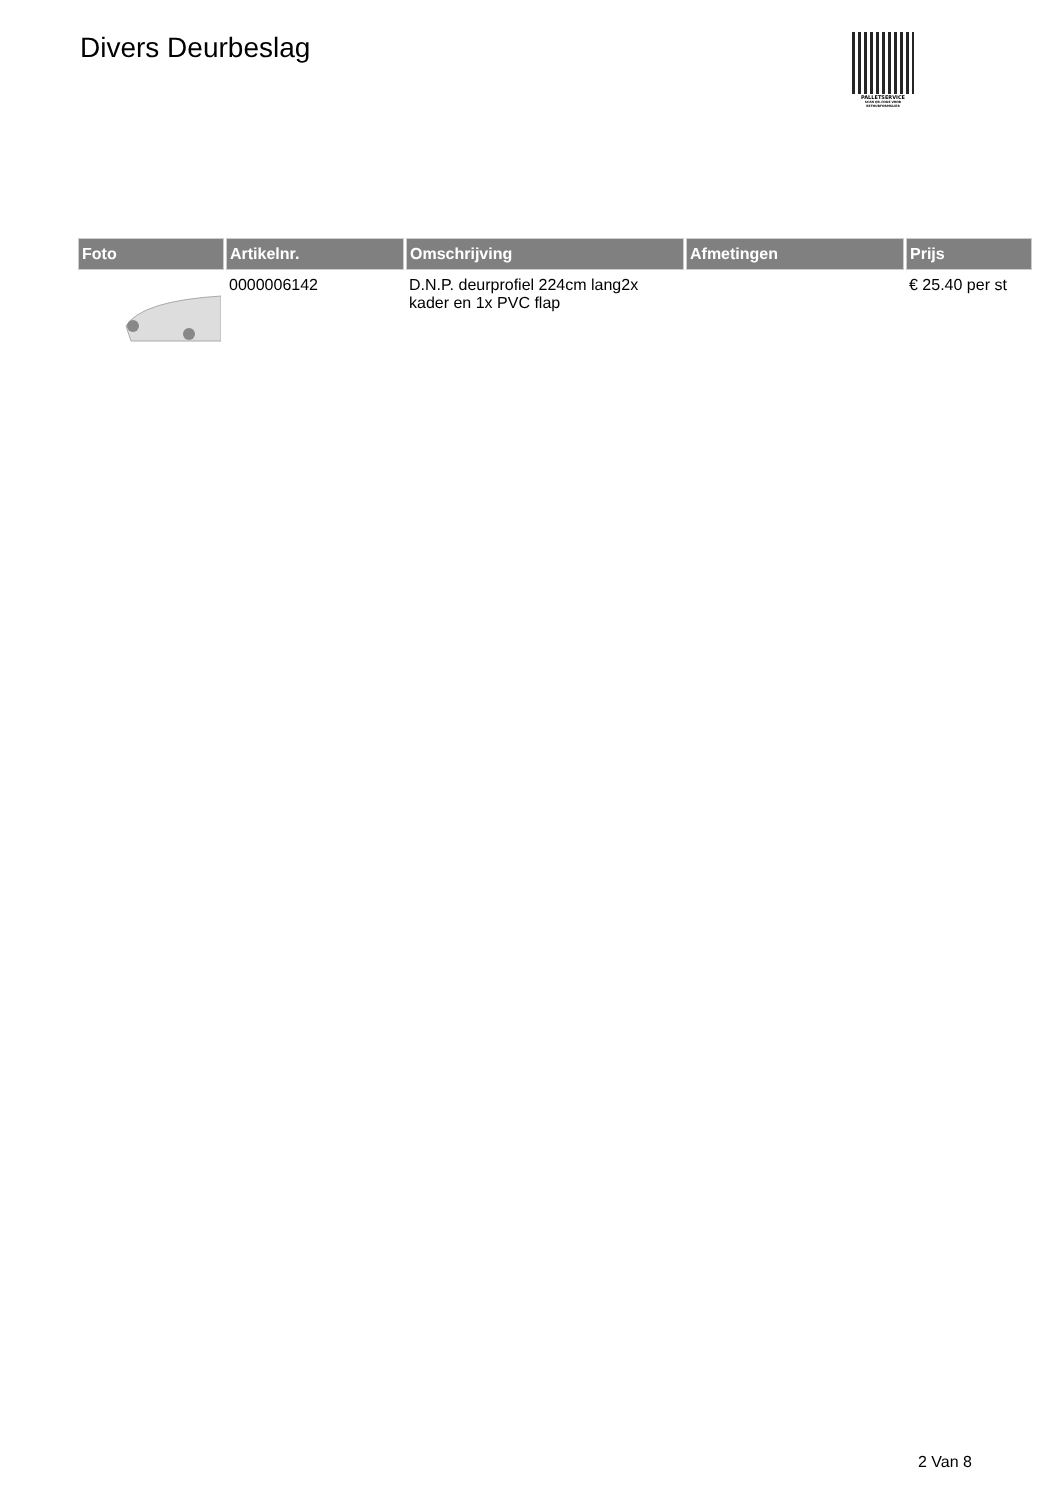Divers Deurbeslag
PALLETSERVICE
SCAN QR-CODE VOOR
RETOURFORMULIER
| Foto | Artikelnr. | Omschrijving | Afmetingen | Prijs |
| --- | --- | --- | --- | --- |
| | 0000006142 | D.N.P. deurprofiel 224cm lang2x kader en 1x PVC flap | | € 25.40 per st |
2 Van 8